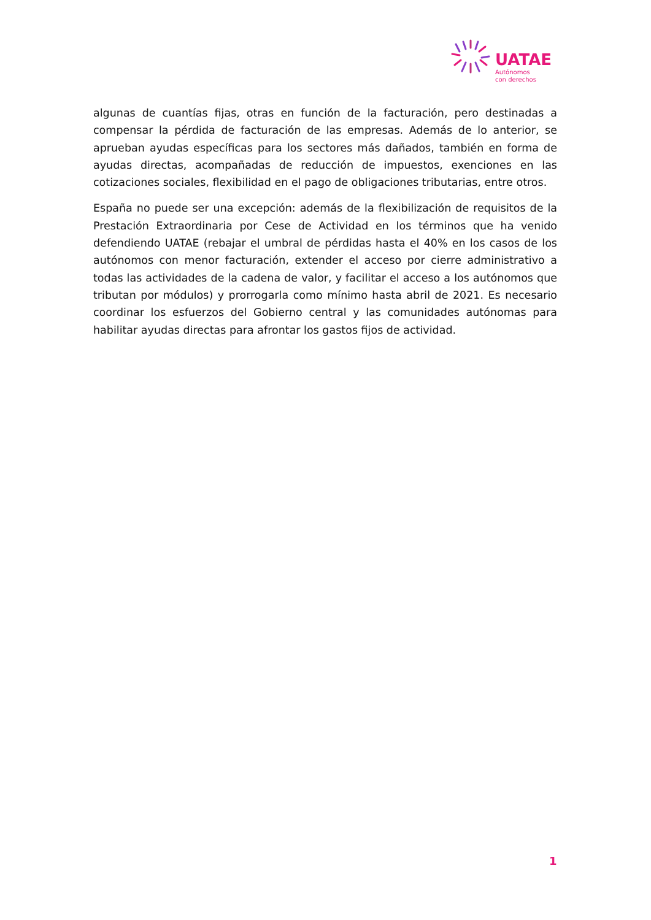UATAE
Autónomos
con derechos
algunas de cuantías fijas, otras en función de la facturación, pero destinadas a compensar la pérdida de facturación de las empresas. Además de lo anterior, se aprueban ayudas específicas para los sectores más dañados, también en forma de ayudas directas, acompañadas de reducción de impuestos, exenciones en las cotizaciones sociales, flexibilidad en el pago de obligaciones tributarias, entre otros.
España no puede ser una excepción: además de la flexibilización de requisitos de la Prestación Extraordinaria por Cese de Actividad en los términos que ha venido defendiendo UATAE (rebajar el umbral de pérdidas hasta el 40% en los casos de los autónomos con menor facturación, extender el acceso por cierre administrativo a todas las actividades de la cadena de valor, y facilitar el acceso a los autónomos que tributan por módulos) y prorrogarla como mínimo hasta abril de 2021. Es necesario coordinar los esfuerzos del Gobierno central y las comunidades autónomas para habilitar ayudas directas para afrontar los gastos fijos de actividad.
1